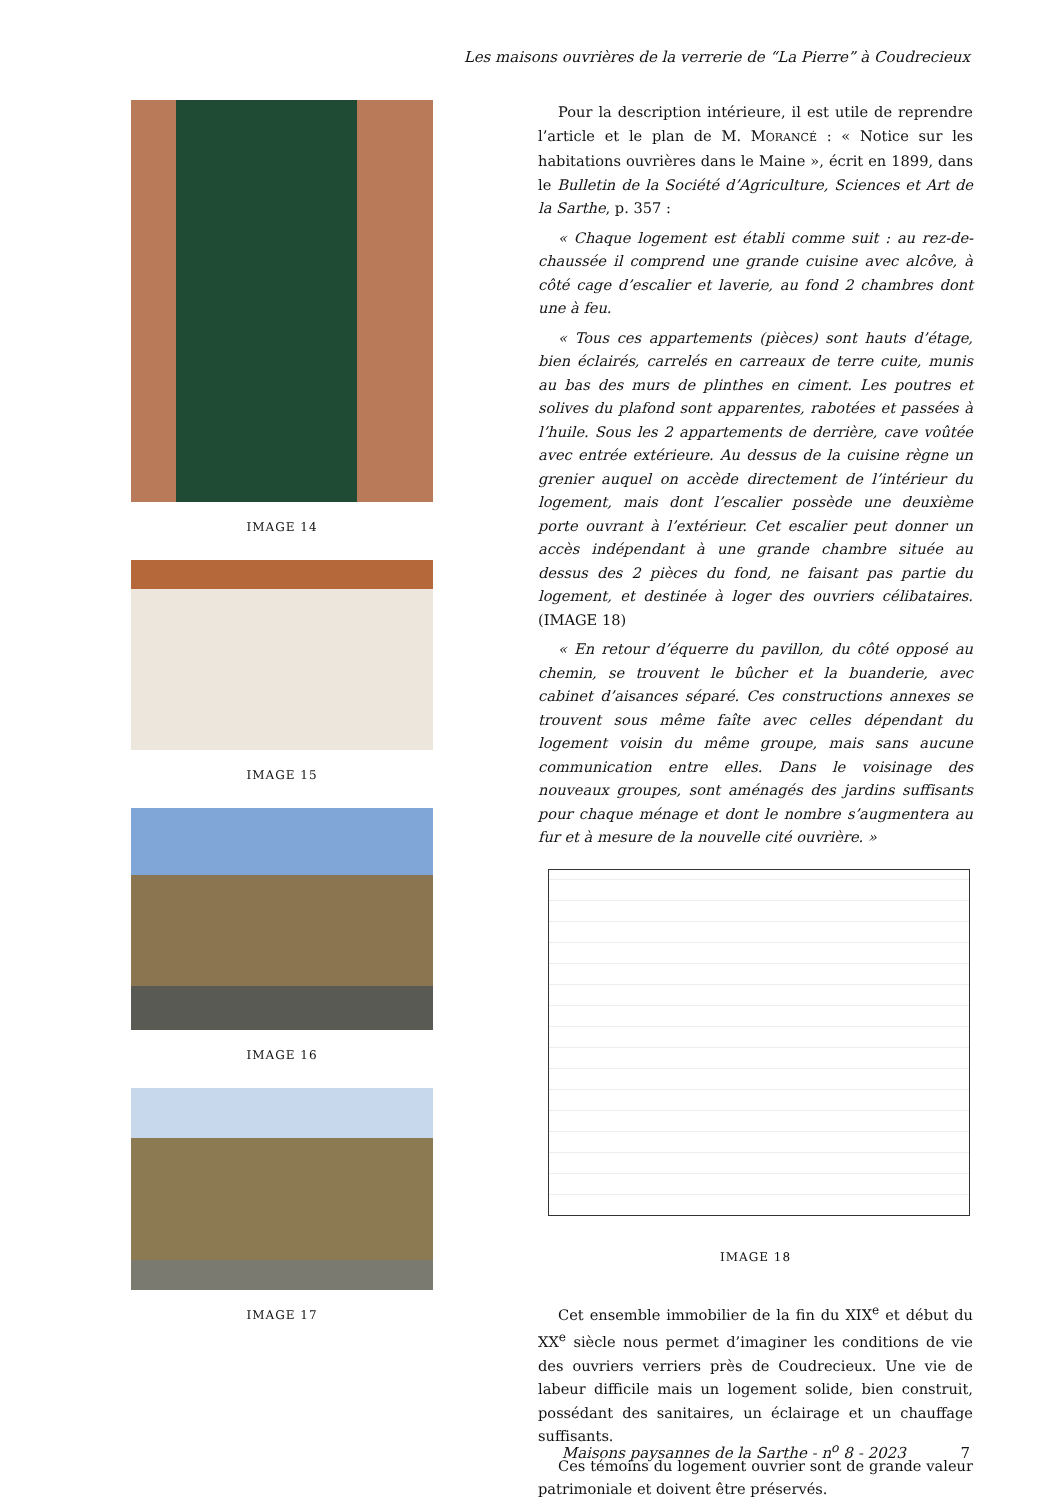Les maisons ouvrières de la verrerie de “La Pierre” à Coudrecieux
IMAGE 14
IMAGE 15
IMAGE 16
IMAGE 17
Pour la description intérieure, il est utile de reprendre l’article et le plan de M. MORANCÉ : « Notice sur les habitations ouvrières dans le Maine », écrit en 1899, dans le Bulletin de la Société d’Agriculture, Sciences et Art de la Sarthe, p. 357 :
« Chaque logement est établi comme suit : au rez-de-chaussée il comprend une grande cuisine avec alcôve, à côté cage d’escalier et laverie, au fond 2 chambres dont une à feu.
« Tous ces appartements (pièces) sont hauts d’étage, bien éclairés, carrelés en carreaux de terre cuite, munis au bas des murs de plinthes en ciment. Les poutres et solives du plafond sont apparentes, rabotées et passées à l’huile. Sous les 2 appartements de derrière, cave voûtée avec entrée extérieure. Au dessus de la cuisine règne un grenier auquel on accède directement de l’intérieur du logement, mais dont l’escalier possède une deuxième porte ouvrant à l’extérieur. Cet escalier peut donner un accès indépendant à une grande chambre située au dessus des 2 pièces du fond, ne faisant pas partie du logement, et destinée à loger des ouvriers célibataires. (IMAGE 18)
« En retour d’équerre du pavillon, du côté opposé au chemin, se trouvent le bûcher et la buanderie, avec cabinet d’aisances séparé. Ces constructions annexes se trouvent sous même faîte avec celles dépendant du logement voisin du même groupe, mais sans aucune communication entre elles. Dans le voisinage des nouveaux groupes, sont aménagés des jardins suffisants pour chaque ménage et dont le nombre s’augmentera au fur et à mesure de la nouvelle cité ouvrière. »
IMAGE 18
Cet ensemble immobilier de la fin du XIX<sup>e</sup> et début du XX<sup>e</sup> siècle nous permet d’imaginer les conditions de vie des ouvriers verriers près de Coudrecieux. Une vie de labeur difficile mais un logement solide, bien construit, possédant des sanitaires, un éclairage et un chauffage suffisants.
Ces témoins du logement ouvrier sont de grande valeur patrimoniale et doivent être préservés.
Maisons paysannes de la Sarthe - n<sup>o</sup> 8 - 2023 7